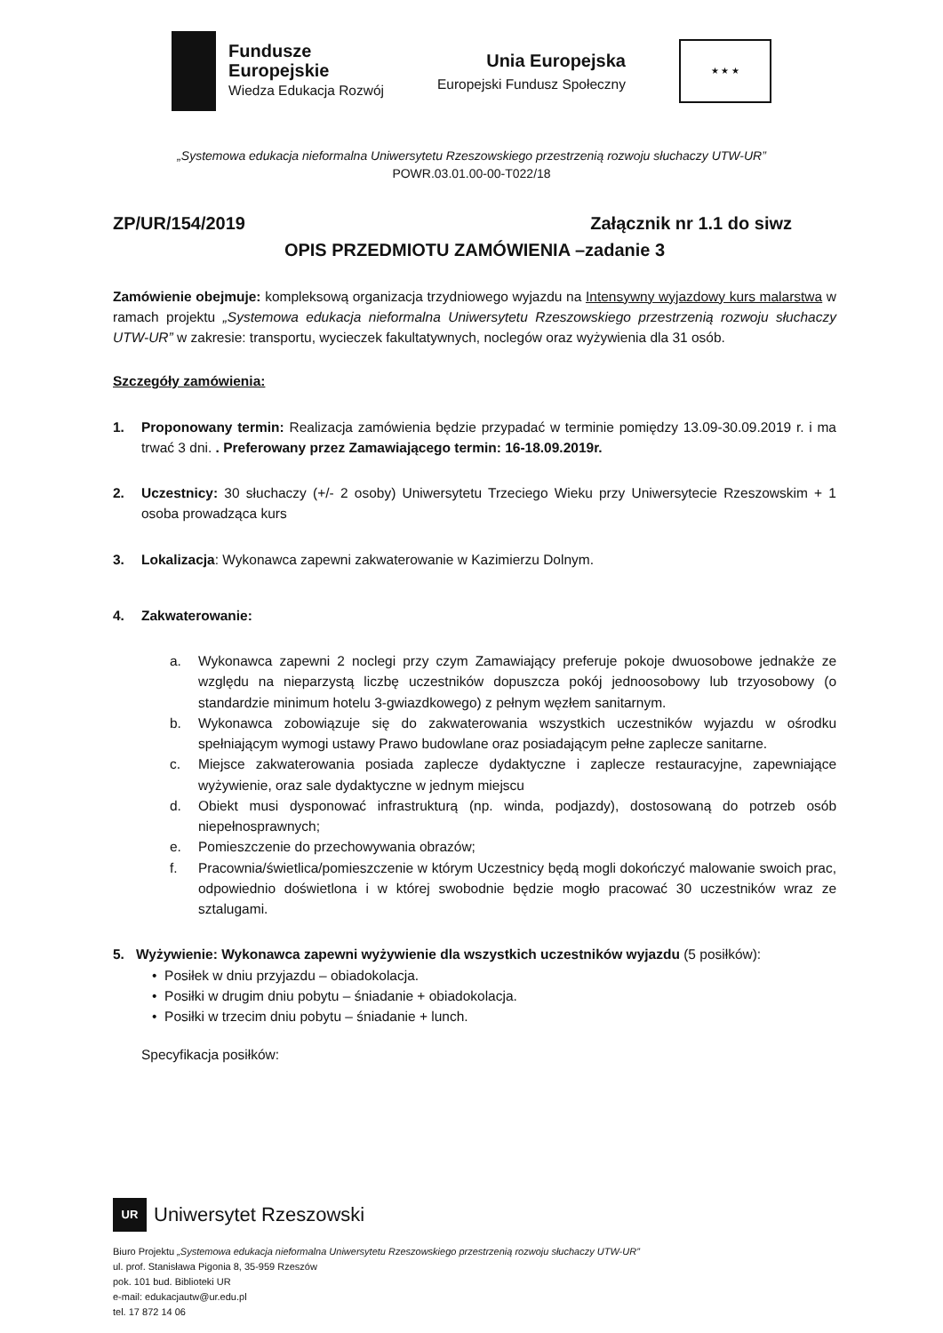Fundusze
Europejskie
Wiedza Edukacja Rozwój
Unia Europejska
Europejski Fundusz Społeczny
★ ★ ★
„Systemowa edukacja nieformalna Uniwersytetu Rzeszowskiego przestrzenią rozwoju słuchaczy UTW-UR”
POWR.03.01.00-00-T022/18
ZP/UR/154/2019 Załącznik nr 1.1 do siwz
OPIS PRZEDMIOTU ZAMÓWIENIA –zadanie 3
Zamówienie obejmuje: kompleksową organizacja trzydniowego wyjazdu na Intensywny wyjazdowy kurs malarstwa w ramach projektu „Systemowa edukacja nieformalna Uniwersytetu Rzeszowskiego przestrzenią rozwoju słuchaczy UTW-UR” w zakresie: transportu, wycieczek fakultatywnych, noclegów oraz wyżywienia dla 31 osób.
Szczegóły zamówienia:
1. Proponowany termin: Realizacja zamówienia będzie przypadać w terminie pomiędzy 13.09-30.09.2019 r. i ma trwać 3 dni. . Preferowany przez Zamawiającego termin: 16-18.09.2019r.
2. Uczestnicy: 30 słuchaczy (+/- 2 osoby) Uniwersytetu Trzeciego Wieku przy Uniwersytecie Rzeszowskim + 1 osoba prowadząca kurs
3. Lokalizacja: Wykonawca zapewni zakwaterowanie w Kazimierzu Dolnym.
4. Zakwaterowanie:
a. Wykonawca zapewni 2 noclegi przy czym Zamawiający preferuje pokoje dwuosobowe jednakże ze względu na nieparzystą liczbę uczestników dopuszcza pokój jednoosobowy lub trzyosobowy (o standardzie minimum hotelu 3-gwiazdkowego) z pełnym węzłem sanitarnym.
b. Wykonawca zobowiązuje się do zakwaterowania wszystkich uczestników wyjazdu w ośrodku spełniającym wymogi ustawy Prawo budowlane oraz posiadającym pełne zaplecze sanitarne.
c. Miejsce zakwaterowania posiada zaplecze dydaktyczne i zaplecze restauracyjne, zapewniające wyżywienie, oraz sale dydaktyczne w jednym miejscu
d. Obiekt musi dysponować infrastrukturą (np. winda, podjazdy), dostosowaną do potrzeb osób niepełnosprawnych;
e. Pomieszczenie do przechowywania obrazów;
f. Pracownia/świetlica/pomieszczenie w którym Uczestnicy będą mogli dokończyć malowanie swoich prac, odpowiednio doświetlona i w której swobodnie będzie mogło pracować 30 uczestników wraz ze sztalugami.
5. Wyżywienie: Wykonawca zapewni wyżywienie dla wszystkich uczestników wyjazdu (5 posiłków):
• Posiłek w dniu przyjazdu – obiadokolacja.
• Posiłki w drugim dniu pobytu – śniadanie + obiadokolacja.
• Posiłki w trzecim dniu pobytu – śniadanie + lunch.
Specyfikacja posiłków:
UR
Uniwersytet Rzeszowski
Biuro Projektu „Systemowa edukacja nieformalna Uniwersytetu Rzeszowskiego przestrzenią rozwoju słuchaczy UTW-UR”
ul. prof. Stanisława Pigonia 8, 35-959 Rzeszów
pok. 101 bud. Biblioteki UR
e-mail: edukacjautw@ur.edu.pl
tel. 17 872 14 06